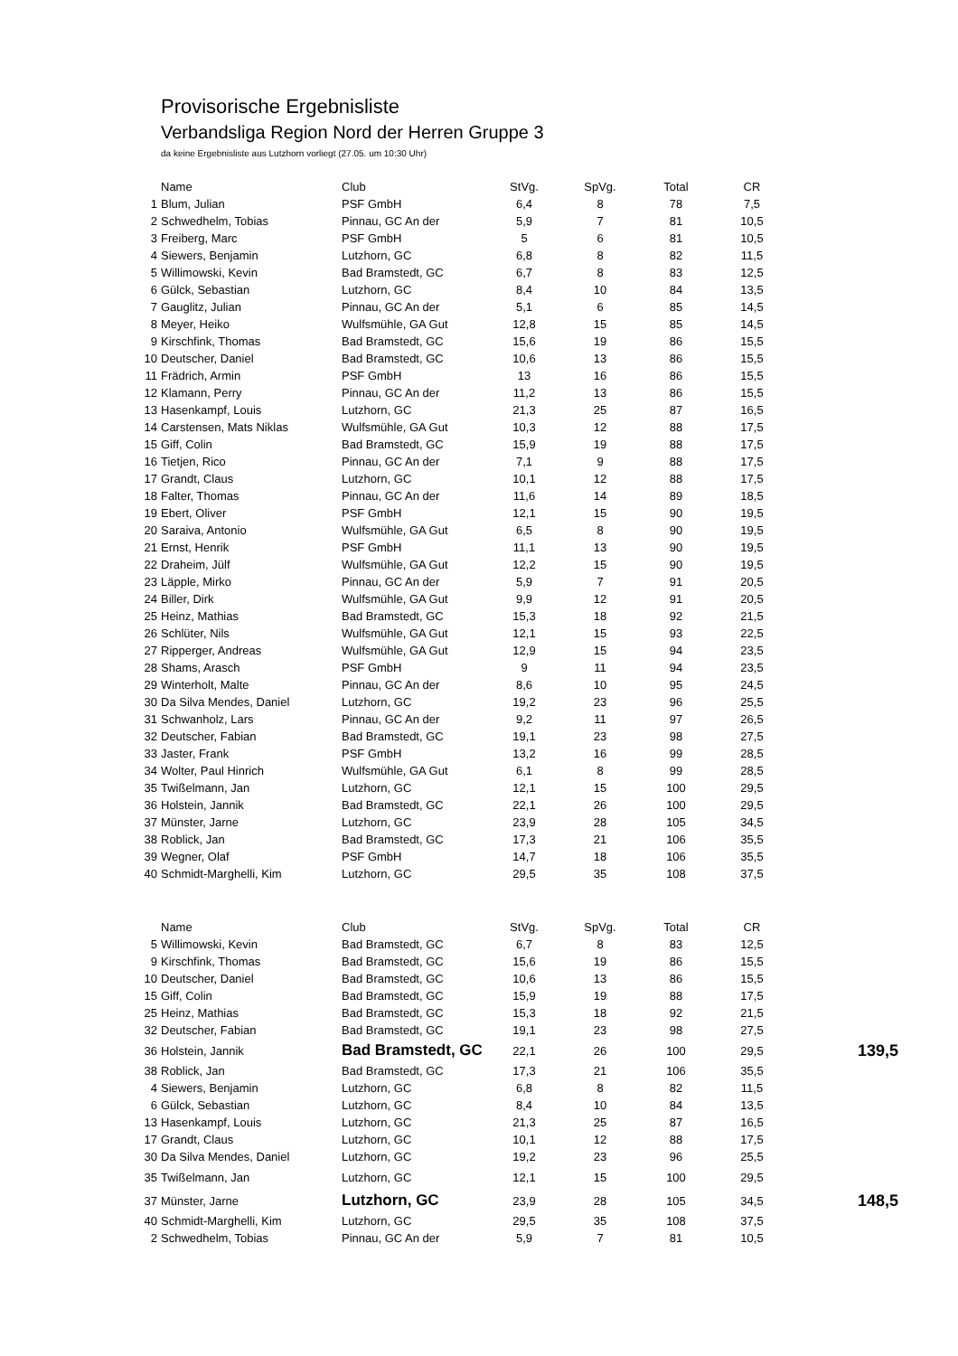Provisorische Ergebnisliste
Verbandsliga Region Nord der Herren Gruppe 3
da keine Ergebnisliste aus Lutzhorn vorliegt (27.05. um 10:30 Uhr)
| | Name | Club | StVg. | SpVg. | Total | CR |
| --- | --- | --- | --- | --- | --- | --- |
| 1 | Blum, Julian | PSF GmbH | 6,4 | 8 | 78 | 7,5 |
| 2 | Schwedhelm, Tobias | Pinnau, GC An der | 5,9 | 7 | 81 | 10,5 |
| 3 | Freiberg, Marc | PSF GmbH | 5 | 6 | 81 | 10,5 |
| 4 | Siewers, Benjamin | Lutzhorn, GC | 6,8 | 8 | 82 | 11,5 |
| 5 | Willimowski, Kevin | Bad Bramstedt, GC | 6,7 | 8 | 83 | 12,5 |
| 6 | Gülck, Sebastian | Lutzhorn, GC | 8,4 | 10 | 84 | 13,5 |
| 7 | Gauglitz, Julian | Pinnau, GC An der | 5,1 | 6 | 85 | 14,5 |
| 8 | Meyer, Heiko | Wulfsmühle, GA Gut | 12,8 | 15 | 85 | 14,5 |
| 9 | Kirschfink, Thomas | Bad Bramstedt, GC | 15,6 | 19 | 86 | 15,5 |
| 10 | Deutscher, Daniel | Bad Bramstedt, GC | 10,6 | 13 | 86 | 15,5 |
| 11 | Frädrich, Armin | PSF GmbH | 13 | 16 | 86 | 15,5 |
| 12 | Klamann, Perry | Pinnau, GC An der | 11,2 | 13 | 86 | 15,5 |
| 13 | Hasenkampf, Louis | Lutzhorn, GC | 21,3 | 25 | 87 | 16,5 |
| 14 | Carstensen, Mats Niklas | Wulfsmühle, GA Gut | 10,3 | 12 | 88 | 17,5 |
| 15 | Giff, Colin | Bad Bramstedt, GC | 15,9 | 19 | 88 | 17,5 |
| 16 | Tietjen, Rico | Pinnau, GC An der | 7,1 | 9 | 88 | 17,5 |
| 17 | Grandt, Claus | Lutzhorn, GC | 10,1 | 12 | 88 | 17,5 |
| 18 | Falter, Thomas | Pinnau, GC An der | 11,6 | 14 | 89 | 18,5 |
| 19 | Ebert, Oliver | PSF GmbH | 12,1 | 15 | 90 | 19,5 |
| 20 | Saraiva, Antonio | Wulfsmühle, GA Gut | 6,5 | 8 | 90 | 19,5 |
| 21 | Ernst, Henrik | PSF GmbH | 11,1 | 13 | 90 | 19,5 |
| 22 | Draheim, Jülf | Wulfsmühle, GA Gut | 12,2 | 15 | 90 | 19,5 |
| 23 | Läpple, Mirko | Pinnau, GC An der | 5,9 | 7 | 91 | 20,5 |
| 24 | Biller, Dirk | Wulfsmühle, GA Gut | 9,9 | 12 | 91 | 20,5 |
| 25 | Heinz, Mathias | Bad Bramstedt, GC | 15,3 | 18 | 92 | 21,5 |
| 26 | Schlüter, Nils | Wulfsmühle, GA Gut | 12,1 | 15 | 93 | 22,5 |
| 27 | Ripperger, Andreas | Wulfsmühle, GA Gut | 12,9 | 15 | 94 | 23,5 |
| 28 | Shams, Arasch | PSF GmbH | 9 | 11 | 94 | 23,5 |
| 29 | Winterholt, Malte | Pinnau, GC An der | 8,6 | 10 | 95 | 24,5 |
| 30 | Da Silva Mendes, Daniel | Lutzhorn, GC | 19,2 | 23 | 96 | 25,5 |
| 31 | Schwanholz, Lars | Pinnau, GC An der | 9,2 | 11 | 97 | 26,5 |
| 32 | Deutscher, Fabian | Bad Bramstedt, GC | 19,1 | 23 | 98 | 27,5 |
| 33 | Jaster, Frank | PSF GmbH | 13,2 | 16 | 99 | 28,5 |
| 34 | Wolter, Paul Hinrich | Wulfsmühle, GA Gut | 6,1 | 8 | 99 | 28,5 |
| 35 | Twißelmann, Jan | Lutzhorn, GC | 12,1 | 15 | 100 | 29,5 |
| 36 | Holstein, Jannik | Bad Bramstedt, GC | 22,1 | 26 | 100 | 29,5 |
| 37 | Münster, Jarne | Lutzhorn, GC | 23,9 | 28 | 105 | 34,5 |
| 38 | Roblick, Jan | Bad Bramstedt, GC | 17,3 | 21 | 106 | 35,5 |
| 39 | Wegner, Olaf | PSF GmbH | 14,7 | 18 | 106 | 35,5 |
| 40 | Schmidt-Marghelli, Kim | Lutzhorn, GC | 29,5 | 35 | 108 | 37,5 |
| | Name | Club | StVg. | SpVg. | Total | CR | |
| --- | --- | --- | --- | --- | --- | --- | --- |
| 5 | Willimowski, Kevin | Bad Bramstedt, GC | 6,7 | 8 | 83 | 12,5 | |
| 9 | Kirschfink, Thomas | Bad Bramstedt, GC | 15,6 | 19 | 86 | 15,5 | |
| 10 | Deutscher, Daniel | Bad Bramstedt, GC | 10,6 | 13 | 86 | 15,5 | |
| 15 | Giff, Colin | Bad Bramstedt, GC | 15,9 | 19 | 88 | 17,5 | |
| 25 | Heinz, Mathias | Bad Bramstedt, GC | 15,3 | 18 | 92 | 21,5 | |
| 32 | Deutscher, Fabian | Bad Bramstedt, GC | 19,1 | 23 | 98 | 27,5 | |
| 36 | Holstein, Jannik | Bad Bramstedt, GC | 22,1 | 26 | 100 | 29,5 | 139,5 |
| 38 | Roblick, Jan | Bad Bramstedt, GC | 17,3 | 21 | 106 | 35,5 | |
| 4 | Siewers, Benjamin | Lutzhorn, GC | 6,8 | 8 | 82 | 11,5 | |
| 6 | Gülck, Sebastian | Lutzhorn, GC | 8,4 | 10 | 84 | 13,5 | |
| 13 | Hasenkampf, Louis | Lutzhorn, GC | 21,3 | 25 | 87 | 16,5 | |
| 17 | Grandt, Claus | Lutzhorn, GC | 10,1 | 12 | 88 | 17,5 | |
| 30 | Da Silva Mendes, Daniel | Lutzhorn, GC | 19,2 | 23 | 96 | 25,5 | |
| 35 | Twißelmann, Jan | Lutzhorn, GC | 12,1 | 15 | 100 | 29,5 | |
| 37 | Münster, Jarne | Lutzhorn, GC | 23,9 | 28 | 105 | 34,5 | 148,5 |
| 40 | Schmidt-Marghelli, Kim | Lutzhorn, GC | 29,5 | 35 | 108 | 37,5 | |
| 2 | Schwedhelm, Tobias | Pinnau, GC An der | 5,9 | 7 | 81 | 10,5 | |